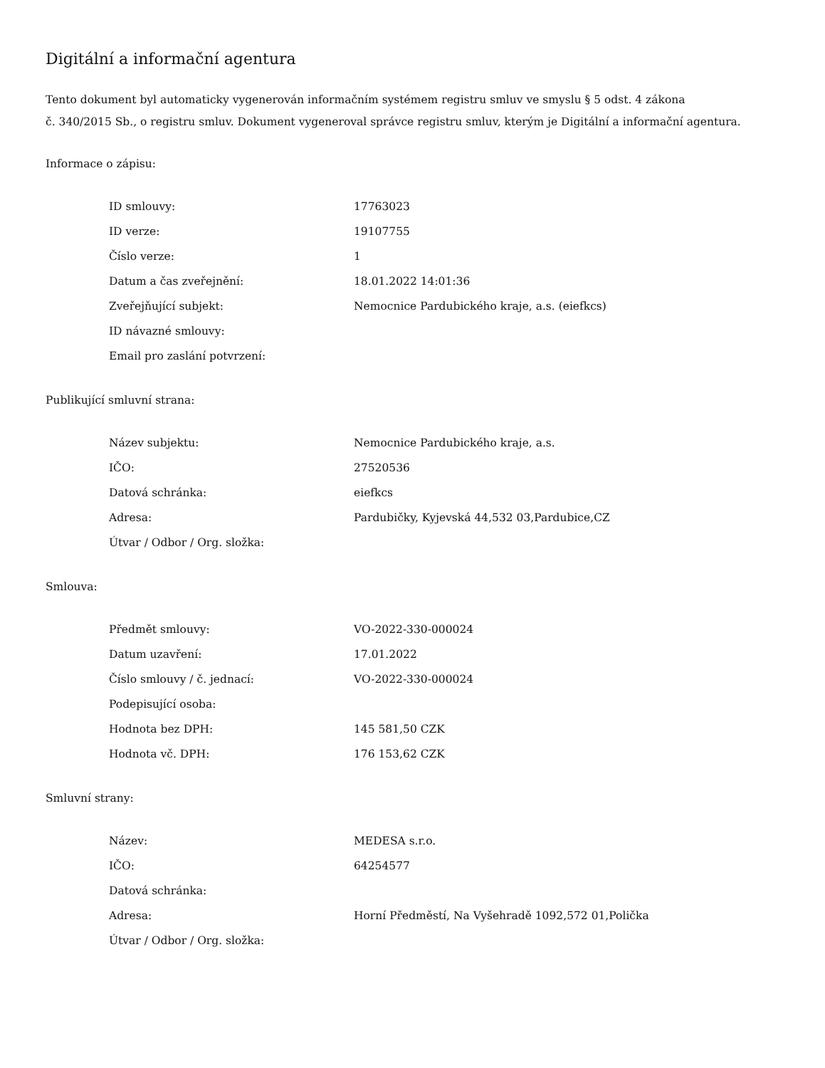Digitální a informační agentura
Tento dokument byl automaticky vygenerován informačním systémem registru smluv ve smyslu § 5 odst. 4 zákona
č. 340/2015 Sb., o registru smluv. Dokument vygeneroval správce registru smluv, kterým je Digitální a informační agentura.
Informace o zápisu:
| ID smlouvy: | 17763023 |
| ID verze: | 19107755 |
| Číslo verze: | 1 |
| Datum a čas zveřejnění: | 18.01.2022 14:01:36 |
| Zveřejňující subjekt: | Nemocnice Pardubického kraje, a.s. (eiefkcs) |
| ID návazné smlouvy: | |
| Email pro zaslání potvrzení: | |
Publikující smluvní strana:
| Název subjektu: | Nemocnice Pardubického kraje, a.s. |
| IČO: | 27520536 |
| Datová schránka: | eiefkcs |
| Adresa: | Pardubičky, Kyjevská 44,532 03,Pardubice,CZ |
| Útvar / Odbor / Org. složka: | |
Smlouva:
| Předmět smlouvy: | VO-2022-330-000024 |
| Datum uzavření: | 17.01.2022 |
| Číslo smlouvy / č. jednací: | VO-2022-330-000024 |
| Podepisující osoba: | |
| Hodnota bez DPH: | 145 581,50 CZK |
| Hodnota vč. DPH: | 176 153,62 CZK |
Smluvní strany:
| Název: | MEDESA s.r.o. |
| IČO: | 64254577 |
| Datová schránka: | |
| Adresa: | Horní Předměstí, Na Vyšehradě 1092,572 01,Polička |
| Útvar / Odbor / Org. složka: | |